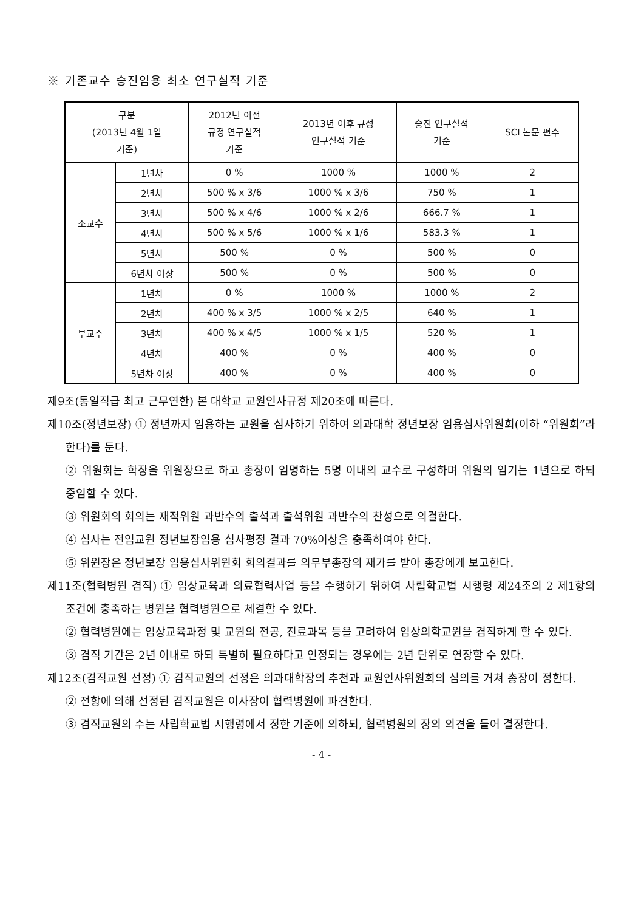※ 기존교수 승진임용 최소 연구실적 기준
| 구분 (2013년 4월 1일 기준) | | 2012년 이전 규정 연구실적 기준 | 2013년 이후 규정 연구실적 기준 | 승진 연구실적 기준 | SCI 논문 편수 |
| --- | --- | --- | --- | --- | --- |
| 조교수 | 1년차 | 0 % | 1000 % | 1000 % | 2 |
| | 2년차 | 500 % x 3/6 | 1000 % x 3/6 | 750 % | 1 |
| | 3년차 | 500 % x 4/6 | 1000 % x 2/6 | 666.7 % | 1 |
| | 4년차 | 500 % x 5/6 | 1000 % x 1/6 | 583.3 % | 1 |
| | 5년차 | 500 % | 0 % | 500 % | 0 |
| | 6년차 이상 | 500 % | 0 % | 500 % | 0 |
| 부교수 | 1년차 | 0 % | 1000 % | 1000 % | 2 |
| | 2년차 | 400 % x 3/5 | 1000 % x 2/5 | 640 % | 1 |
| | 3년차 | 400 % x 4/5 | 1000 % x 1/5 | 520 % | 1 |
| | 4년차 | 400 % | 0 % | 400 % | 0 |
| | 5년차 이상 | 400 % | 0 % | 400 % | 0 |
제9조(동일직급 최고 근무연한) 본 대학교 교원인사규정 제20조에 따른다.
제10조(정년보장) ① 정년까지 임용하는 교원을 심사하기 위하여 의과대학 정년보장 임용심사위원회(이하 “위원회”라 한다)를 둔다.
② 위원회는 학장을 위원장으로 하고 총장이 임명하는 5명 이내의 교수로 구성하며 위원의 임기는 1년으로 하되 중임할 수 있다.
③ 위원회의 회의는 재적위원 과반수의 출석과 출석위원 과반수의 찬성으로 의결한다.
④ 심사는 전임교원 정년보장임용 심사평정 결과 70%이상을 충족하여야 한다.
⑤ 위원장은 정년보장 임용심사위원회 회의결과를 의무부총장의 재가를 받아 총장에게 보고한다.
제11조(협력병원 겸직) ① 임상교육과 의료협력사업 등을 수행하기 위하여 사립학교법 시행령 제24조의 2 제1항의 조건에 충족하는 병원을 협력병원으로 체결할 수 있다.
② 협력병원에는 임상교육과정 및 교원의 전공, 진료과목 등을 고려하여 임상의학교원을 겸직하게 할 수 있다.
③ 겸직 기간은 2년 이내로 하되 특별히 필요하다고 인정되는 경우에는 2년 단위로 연장할 수 있다.
제12조(겸직교원 선정) ① 겸직교원의 선정은 의과대학장의 추천과 교원인사위원회의 심의를 거쳐 총장이 정한다.
② 전항에 의해 선정된 겸직교원은 이사장이 협력병원에 파견한다.
③ 겸직교원의 수는 사립학교법 시행령에서 정한 기준에 의하되, 협력병원의 장의 의견을 들어 결정한다.
- 4 -